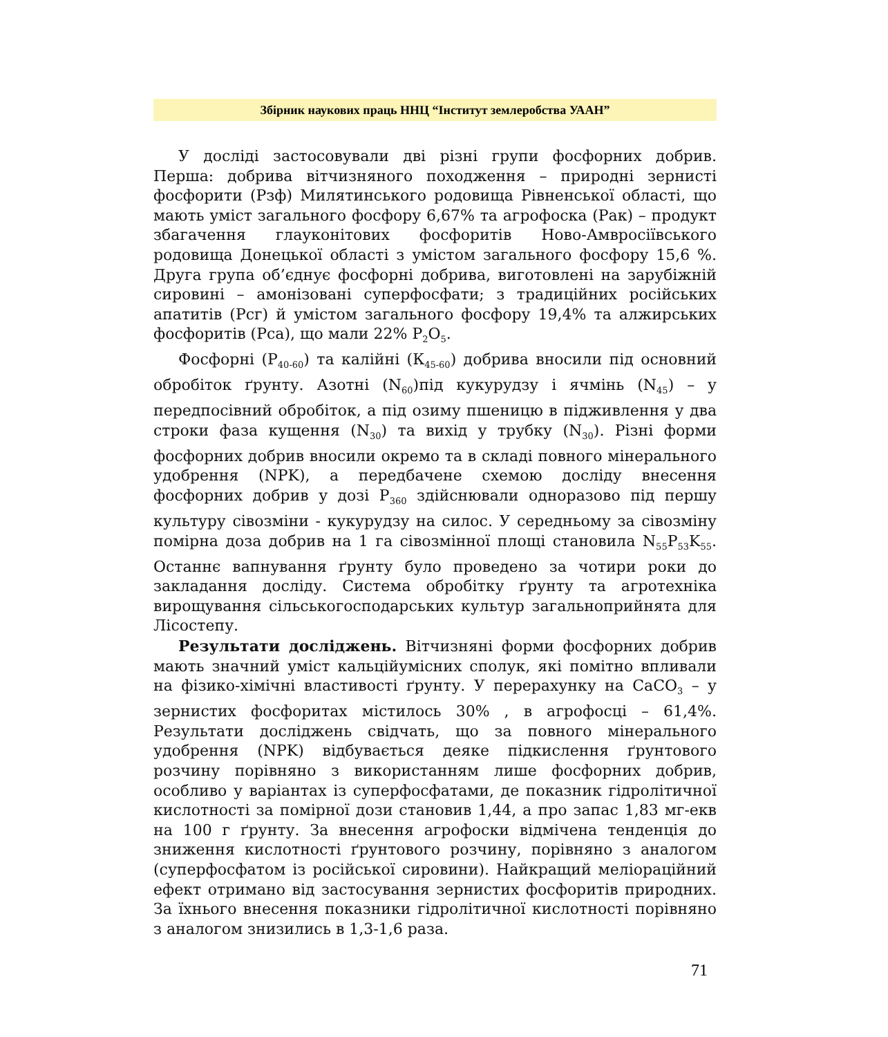Збірник наукових праць ННЦ “Інститут землеробства УААН”
У досліді застосовували дві різні групи фосфорних добрив. Перша: добрива вітчизняного походження – природні зернисті фосфорити (Рзф) Милятинського родовища Рівненської області, що мають уміст загального фосфору 6,67% та агрофоска (Рак) – продукт збагачення глауконітових фосфоритів Ново-Амвросіївського родовища Донецької області з умістом загального фосфору 15,6 %. Друга група об’єднує фосфорні добрива, виготовлені на зарубіжній сировині – амонізовані суперфосфати; з традиційних російських апатитів (Рсг) й умістом загального фосфору 19,4% та алжирських фосфоритів (Рса), що мали 22% Р<sub>2</sub>О<sub>5</sub>.
Фосфорні (Р<sub>40-60</sub>) та калійні (К<sub>45-60</sub>) добрива вносили під основний обробіток ґрунту. Азотні (N<sub>60</sub>)під кукурудзу і ячмінь (N<sub>45</sub>) – у передпосівний обробіток, а під озиму пшеницю в підживлення у два строки фаза кущення (N<sub>30</sub>) та вихід у трубку (N<sub>30</sub>). Різні форми фосфорних добрив вносили окремо та в складі повного мінерального удобрення (NPK), а передбачене схемою досліду внесення фосфорних добрив у дозі Р<sub>360</sub> здійснювали одноразово під першу культуру сівозміни - кукурудзу на силос. У середньому за сівозміну помірна доза добрив на 1 га сівозмінної площі становила N<sub>55</sub>P<sub>53</sub>K<sub>55</sub>. Останнє вапнування ґрунту було проведено за чотири роки до закладання досліду. Система обробітку ґрунту та агротехніка вирощування сільськогосподарських культур загальноприйнята для Лісостепу.
Результати досліджень. Вітчизняні форми фосфорних добрив мають значний уміст кальційумісних сполук, які помітно впливали на фізико-хімічні властивості ґрунту. У перерахунку на CaCO<sub>3</sub> – у зернистих фосфоритах містилось 30% , в агрофосці – 61,4%. Результати досліджень свідчать, що за повного мінерального удобрення (NPK) відбувається деяке підкислення ґрунтового розчину порівняно з використанням лише фосфорних добрив, особливо у варіантах із суперфосфатами, де показник гідролітичної кислотності за помірної дози становив 1,44, а про запас 1,83 мг-екв на 100 г ґрунту. За внесення агрофоски відмічена тенденція до зниження кислотності ґрунтового розчину, порівняно з аналогом (суперфосфатом із російської сировини). Найкращий меліораційний ефект отримано від застосування зернистих фосфоритів природних. За їхнього внесення показники гідролітичної кислотності порівняно з аналогом знизились в 1,3-1,6 раза.
71